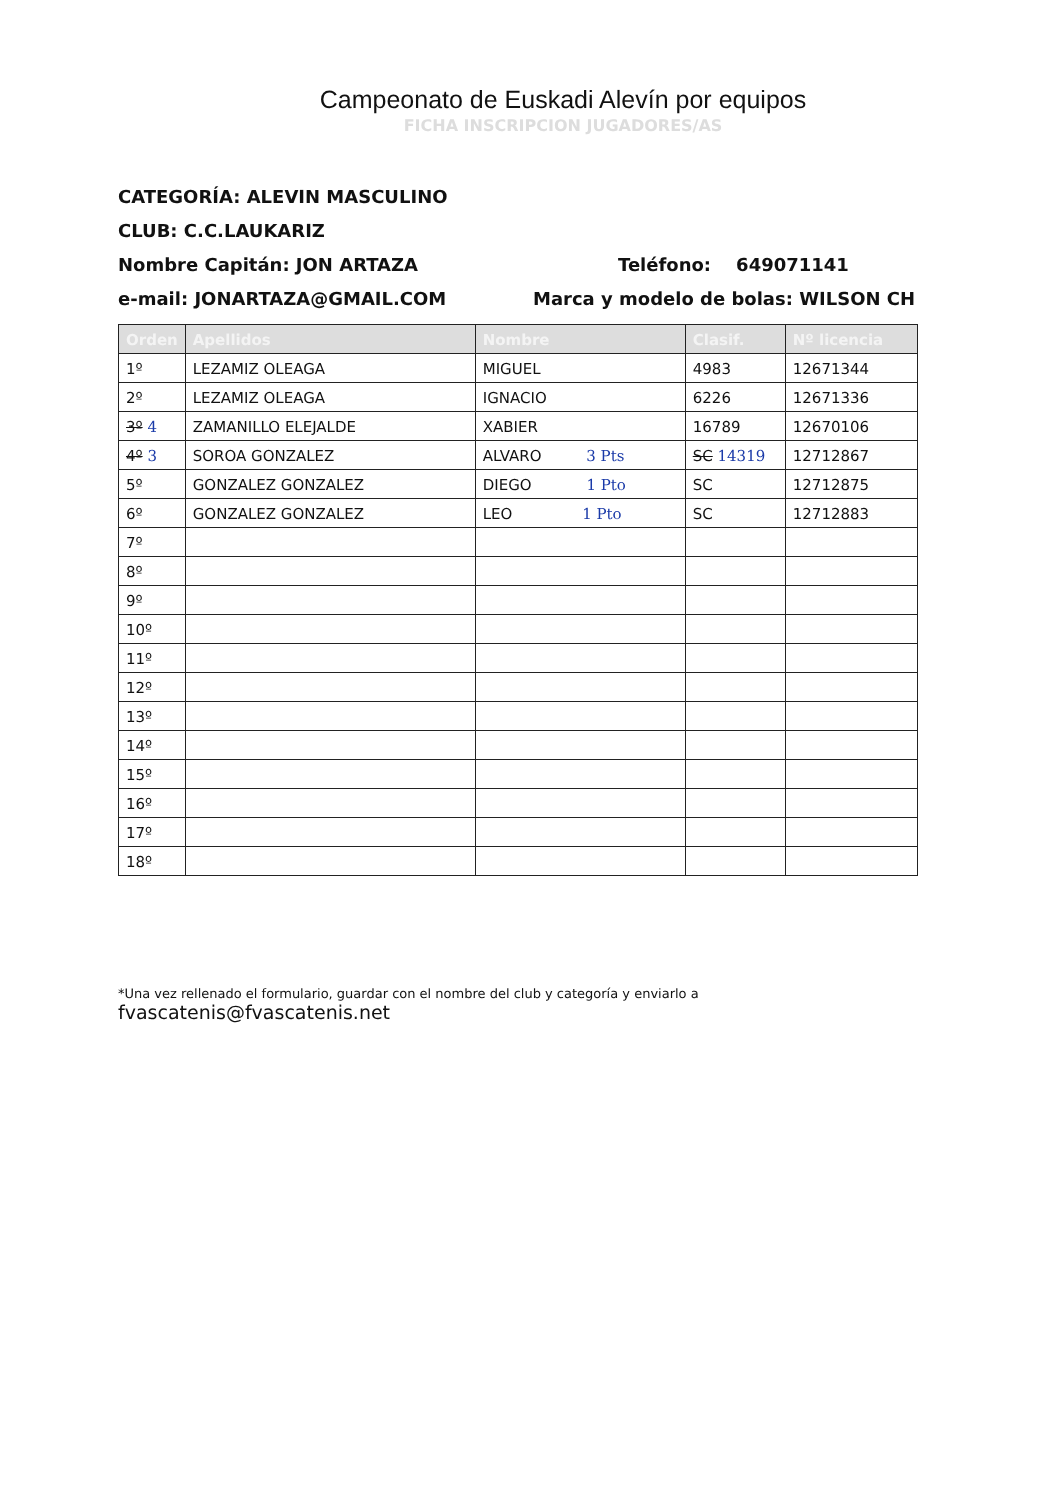Campeonato de Euskadi Alevín por equipos
FICHA INSCRIPCION JUGADORES/AS
CATEGORÍA: ALEVIN MASCULINO
CLUB: C.C.LAUKARIZ
Nombre Capitán: JON ARTAZA Teléfono: 649071141
e-mail: JONARTAZA@GMAIL.COM Marca y modelo de bolas: WILSON CH
| Orden | Apellidos | Nombre | Clasif. | Nº licencia |
| --- | --- | --- | --- | --- |
| 1º | LEZAMIZ OLEAGA | MIGUEL | 4983 | 12671344 |
| 2º | LEZAMIZ OLEAGA | IGNACIO | 6226 | 12671336 |
| 3º 4 | ZAMANILLO ELEJALDE | XABIER | 16789 | 12670106 |
| 4º 3 | SOROA GONZALEZ | ALVARO 3 Pts | SC 14319 | 12712867 |
| 5º | GONZALEZ GONZALEZ | DIEGO 1 Pto | SC | 12712875 |
| 6º | GONZALEZ GONZALEZ | LEO 1 Pto | SC | 12712883 |
| 7º | | | | |
| 8º | | | | |
| 9º | | | | |
| 10º | | | | |
| 11º | | | | |
| 12º | | | | |
| 13º | | | | |
| 14º | | | | |
| 15º | | | | |
| 16º | | | | |
| 17º | | | | |
| 18º | | | | |
*Una vez rellenado el formulario, guardar con el nombre del club y categoría y enviarlo a fvascatenis@fvascatenis.net